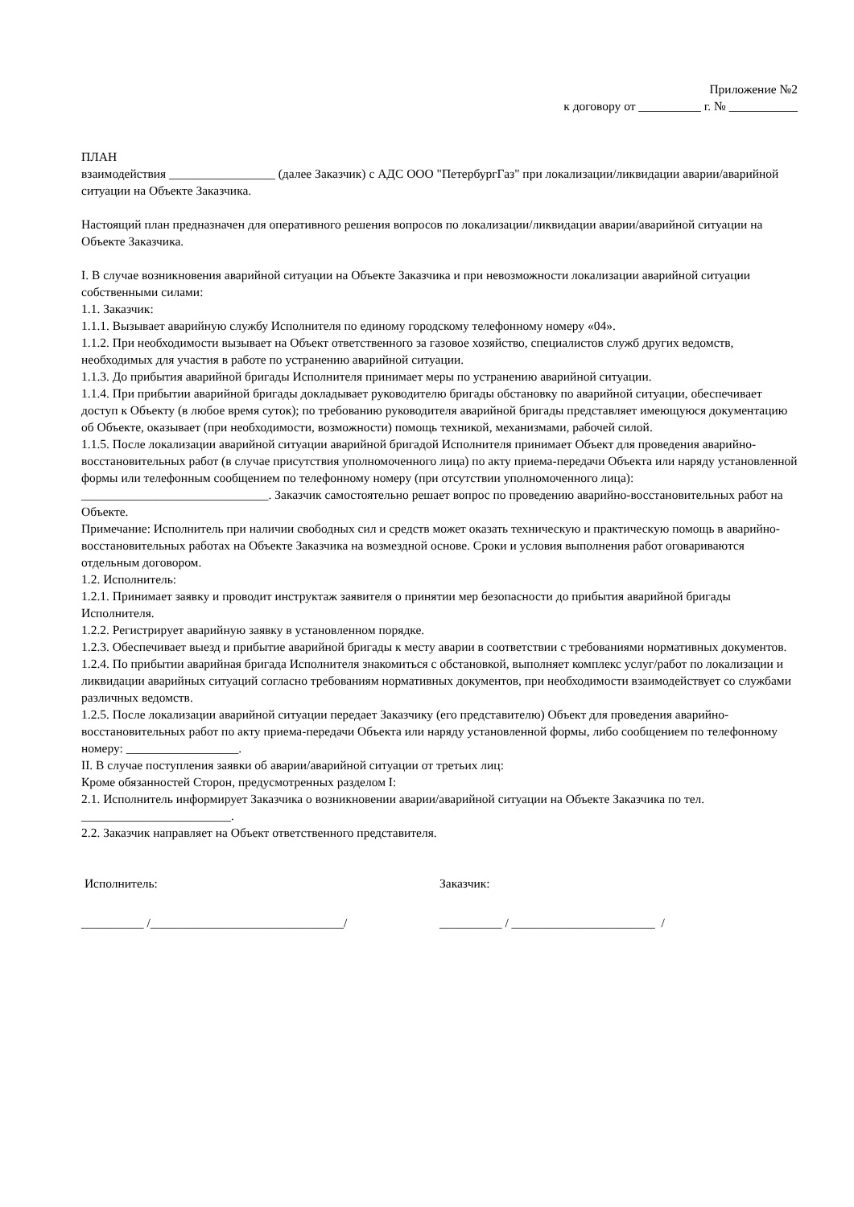Приложение №2
к договору от __________ г. № ___________
ПЛАН
взаимодействия _________________ (далее Заказчик) с АДС ООО "ПетербургГаз" при локализации/ликвидации аварии/аварийной ситуации на Объекте Заказчика.
Настоящий план предназначен для оперативного решения вопросов по локализации/ликвидации аварии/аварийной ситуации на Объекте Заказчика.
I. В случае возникновения аварийной ситуации на Объекте Заказчика и при невозможности локализации аварийной ситуации собственными силами:
1.1. Заказчик:
1.1.1. Вызывает аварийную службу Исполнителя по единому городскому телефонному номеру «04».
1.1.2. При необходимости вызывает на Объект ответственного за газовое хозяйство, специалистов служб других ведомств, необходимых для участия в работе по устранению аварийной ситуации.
1.1.3. До прибытия аварийной бригады Исполнителя принимает меры по устранению аварийной ситуации.
1.1.4. При прибытии аварийной бригады докладывает руководителю бригады обстановку по аварийной ситуации, обеспечивает доступ к Объекту (в любое время суток); по требованию руководителя аварийной бригады представляет имеющуюся документацию об Объекте, оказывает (при необходимости, возможности) помощь техникой, механизмами, рабочей силой.
1.1.5. После локализации аварийной ситуации аварийной бригадой Исполнителя принимает Объект для проведения аварийно-восстановительных работ (в случае присутствия уполномоченного лица) по акту приема-передачи Объекта или наряду установленной формы или телефонным сообщением по телефонному номеру (при отсутствии уполномоченного лица): ______________________________. Заказчик самостоятельно решает вопрос по проведению аварийно-восстановительных работ на Объекте.
Примечание: Исполнитель при наличии свободных сил и средств может оказать техническую и практическую помощь в аварийно-восстановительных работах на Объекте Заказчика на возмездной основе. Сроки и условия выполнения работ оговариваются отдельным договором.
1.2. Исполнитель:
1.2.1. Принимает заявку и проводит инструктаж заявителя о принятии мер безопасности до прибытия аварийной бригады Исполнителя.
1.2.2. Регистрирует аварийную заявку в установленном порядке.
1.2.3. Обеспечивает выезд и прибытие аварийной бригады к месту аварии в соответствии с требованиями нормативных документов.
1.2.4. По прибытии аварийная бригада Исполнителя знакомиться с обстановкой, выполняет комплекс услуг/работ по локализации и ликвидации аварийных ситуаций согласно требованиям нормативных документов, при необходимости взаимодействует со службами различных ведомств.
1.2.5. После локализации аварийной ситуации передает Заказчику (его представителю) Объект для проведения аварийно-восстановительных работ по акту приема-передачи Объекта или наряду установленной формы, либо сообщением по телефонному номеру: __________________.
II. В случае поступления заявки об аварии/аварийной ситуации от третьих лиц:
Кроме обязанностей Сторон, предусмотренных разделом I:
2.1. Исполнитель информирует Заказчика о возникновении аварии/аварийной ситуации на Объекте Заказчика по тел. ________________________.
2.2. Заказчик направляет на Объект ответственного представителя.
Исполнитель: Заказчик:
__________ /_______________________________/ __________ / _______________________ /